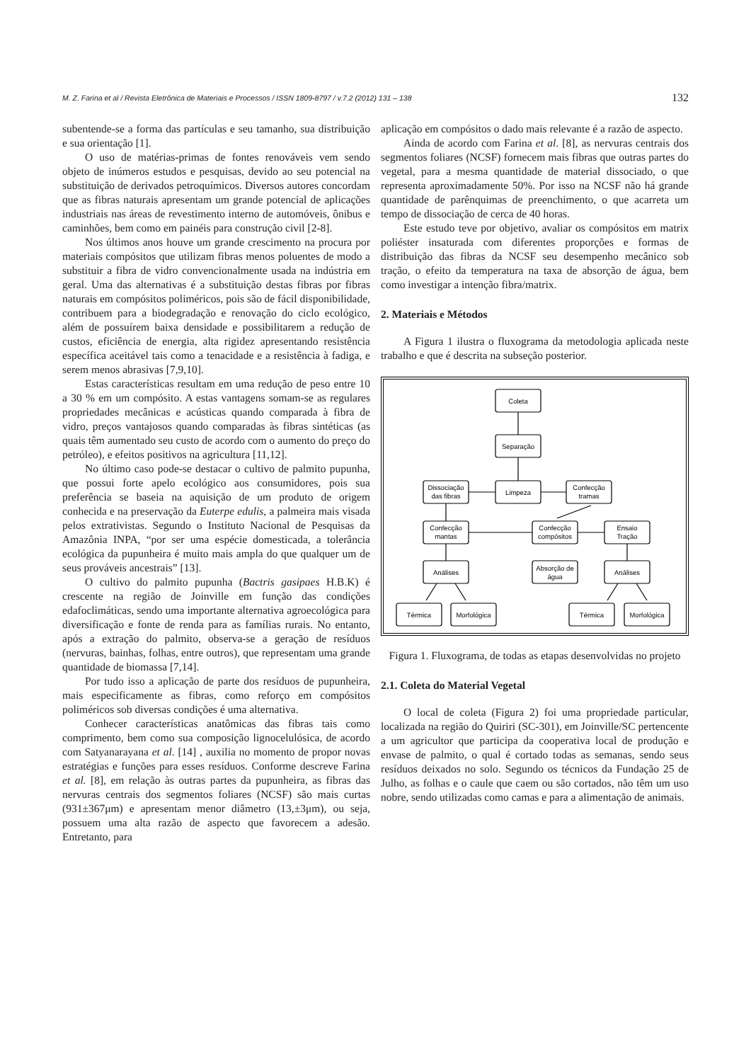M. Z. Farina et al / Revista Eletrônica de Materiais e Processos / ISSN 1809-8797 / v.7.2 (2012) 131 – 138 132
subentende-se a forma das partículas e seu tamanho, sua distribuição e sua orientação [1].
O uso de matérias-primas de fontes renováveis vem sendo objeto de inúmeros estudos e pesquisas, devido ao seu potencial na substituição de derivados petroquímicos. Diversos autores concordam que as fibras naturais apresentam um grande potencial de aplicações industriais nas áreas de revestimento interno de automóveis, ônibus e caminhões, bem como em painéis para construção civil [2-8].
Nos últimos anos houve um grande crescimento na procura por materiais compósitos que utilizam fibras menos poluentes de modo a substituir a fibra de vidro convencionalmente usada na indústria em geral. Uma das alternativas é a substituição destas fibras por fibras naturais em compósitos poliméricos, pois são de fácil disponibilidade, contribuem para a biodegradação e renovação do ciclo ecológico, além de possuírem baixa densidade e possibilitarem a redução de custos, eficiência de energia, alta rigidez apresentando resistência específica aceitável tais como a tenacidade e a resistência à fadiga, e serem menos abrasivas [7,9,10].
Estas características resultam em uma redução de peso entre 10 a 30 % em um compósito. A estas vantagens somam-se as regulares propriedades mecânicas e acústicas quando comparada à fibra de vidro, preços vantajosos quando comparadas às fibras sintéticas (as quais têm aumentado seu custo de acordo com o aumento do preço do petróleo), e efeitos positivos na agricultura [11,12].
No último caso pode-se destacar o cultivo de palmito pupunha, que possui forte apelo ecológico aos consumidores, pois sua preferência se baseia na aquisição de um produto de origem conhecida e na preservação da Euterpe edulis, a palmeira mais visada pelos extrativistas. Segundo o Instituto Nacional de Pesquisas da Amazônia INPA, “por ser uma espécie domesticada, a tolerância ecológica da pupunheira é muito mais ampla do que qualquer um de seus prováveis ancestrais” [13].
O cultivo do palmito pupunha (Bactris gasipaes H.B.K) é crescente na região de Joinville em função das condições edafoclimáticas, sendo uma importante alternativa agroecológica para diversificação e fonte de renda para as famílias rurais. No entanto, após a extração do palmito, observa-se a geração de resíduos (nervuras, bainhas, folhas, entre outros), que representam uma grande quantidade de biomassa [7,14].
Por tudo isso a aplicação de parte dos resíduos de pupunheira, mais especificamente as fibras, como reforço em compósitos poliméricos sob diversas condições é uma alternativa.
Conhecer características anatômicas das fibras tais como comprimento, bem como sua composição lignocelulósica, de acordo com Satyanarayana et al. [14] , auxilia no momento de propor novas estratégias e funções para esses resíduos. Conforme descreve Farina et al. [8], em relação às outras partes da pupunheira, as fibras das nervuras centrais dos segmentos foliares (NCSF) são mais curtas (931±367μm) e apresentam menor diâmetro (13,±3μm), ou seja, possuem uma alta razão de aspecto que favorecem a adesão. Entretanto, para
aplicação em compósitos o dado mais relevante é a razão de aspecto.
Ainda de acordo com Farina et al. [8], as nervuras centrais dos segmentos foliares (NCSF) fornecem mais fibras que outras partes do vegetal, para a mesma quantidade de material dissociado, o que representa aproximadamente 50%. Por isso na NCSF não há grande quantidade de parênquimas de preenchimento, o que acarreta um tempo de dissociação de cerca de 40 horas.
Este estudo teve por objetivo, avaliar os compósitos em matrix poliéster insaturada com diferentes proporções e formas de distribuição das fibras da NCSF seu desempenho mecânico sob tração, o efeito da temperatura na taxa de absorção de água, bem como investigar a intenção fibra/matrix.
2. Materiais e Métodos
A Figura 1 ilustra o fluxograma da metodologia aplicada neste trabalho e que é descrita na subseção posterior.
Coleta
Separação
Limpeza
Dissociação
das fibras
Confecção
tramas
Confecção
mantas
Confecção
compósitos
Ensaio
Tração
Análises
Absorção de
água
Análises
Térmica
Morfológica
Térmica
Morfológica
Figura 1. Fluxograma, de todas as etapas desenvolvidas no projeto
2.1. Coleta do Material Vegetal
O local de coleta (Figura 2) foi uma propriedade particular, localizada na região do Quiriri (SC-301), em Joinville/SC pertencente a um agricultor que participa da cooperativa local de produção e envase de palmito, o qual é cortado todas as semanas, sendo seus resíduos deixados no solo. Segundo os técnicos da Fundação 25 de Julho, as folhas e o caule que caem ou são cortados, não têm um uso nobre, sendo utilizadas como camas e para a alimentação de animais.